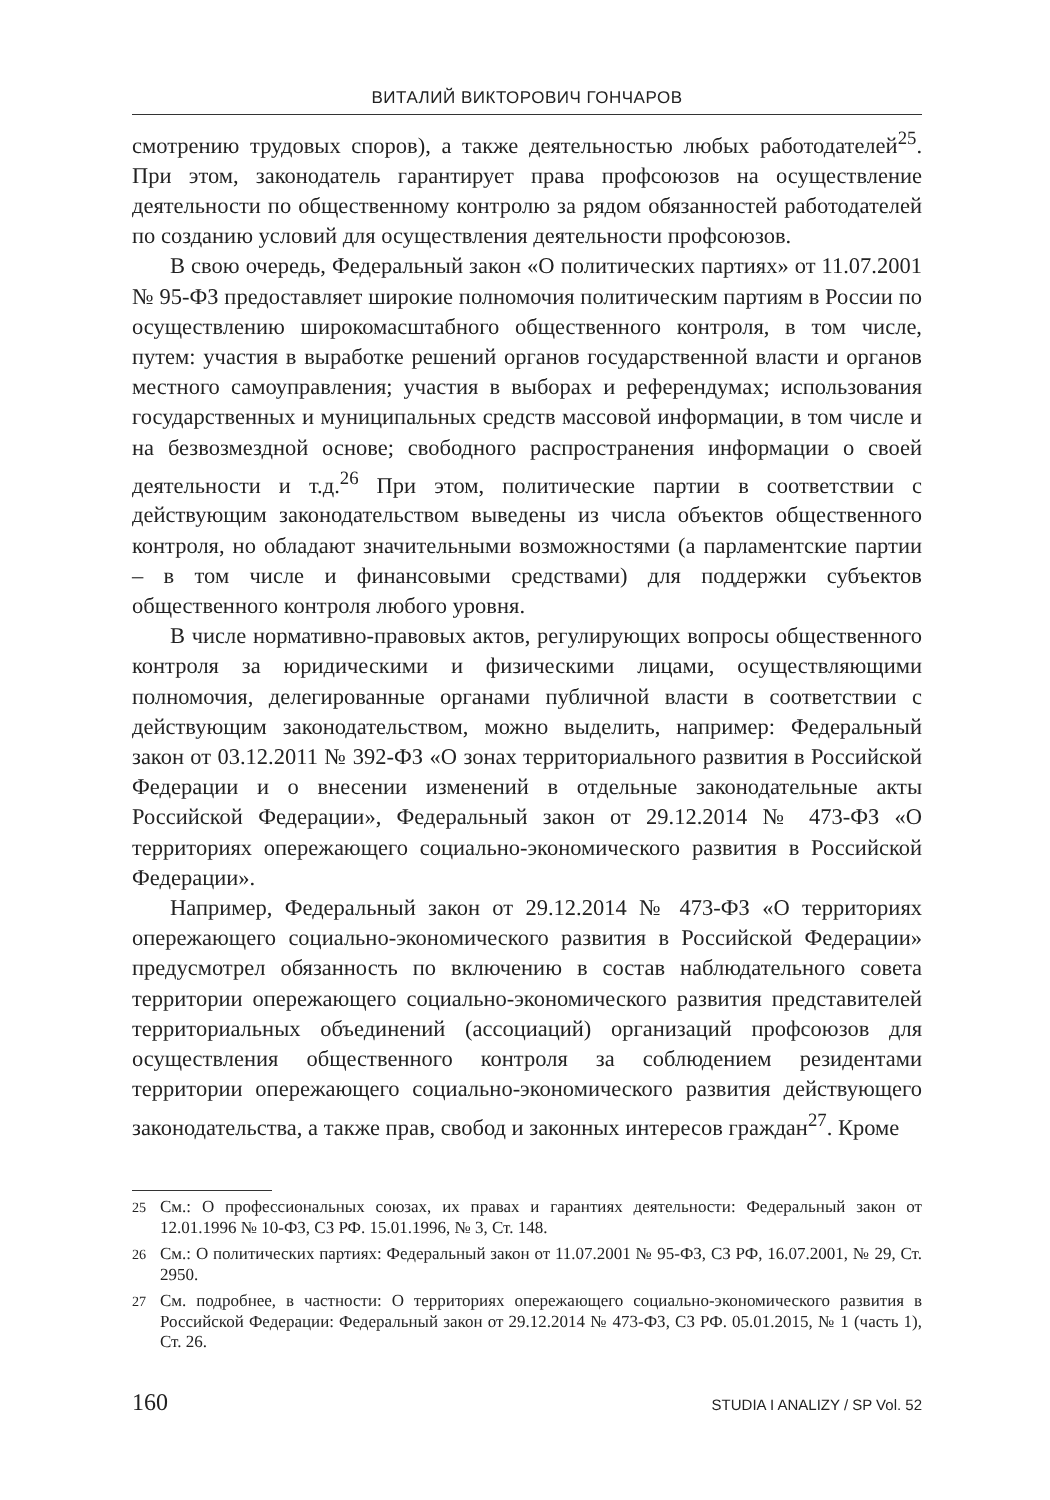ВИТАЛИЙ ВИКТОРОВИЧ ГОНЧАРОВ
смотрению трудовых споров), а также деятельностью любых работодателей<sup>25</sup>. При этом, законодатель гарантирует права профсоюзов на осуществление деятельности по общественному контролю за рядом обязанностей работодателей по созданию условий для осуществления деятельности профсоюзов.
В свою очередь, Федеральный закон «О политических партиях» от 11.07.2001 № 95-ФЗ предоставляет широкие полномочия политическим партиям в России по осуществлению широкомасштабного общественного контроля, в том числе, путем: участия в выработке решений органов государственной власти и органов местного самоуправления; участия в выборах и референдумах; использования государственных и муниципальных средств массовой информации, в том числе и на безвозмездной основе; свободного распространения информации о своей деятельности и т.д.<sup>26</sup> При этом, политические партии в соответствии с действующим законодательством выведены из числа объектов общественного контроля, но обладают значительными возможностями (а парламентские партии – в том числе и финансовыми средствами) для поддержки субъектов общественного контроля любого уровня.
В числе нормативно-правовых актов, регулирующих вопросы общественного контроля за юридическими и физическими лицами, осуществляющими полномочия, делегированные органами публичной власти в соответствии с действующим законодательством, можно выделить, например: Федеральный закон от 03.12.2011 № 392-ФЗ «О зонах территориального развития в Российской Федерации и о внесении изменений в отдельные законодательные акты Российской Федерации», Федеральный закон от 29.12.2014 № 473-ФЗ «О территориях опережающего социально-экономического развития в Российской Федерации».
Например, Федеральный закон от 29.12.2014 № 473-ФЗ «О территориях опережающего социально-экономического развития в Российской Федерации» предусмотрел обязанность по включению в состав наблюдательного совета территории опережающего социально-экономического развития представителей территориальных объединений (ассоциаций) организаций профсоюзов для осуществления общественного контроля за соблюдением резидентами территории опережающего социально-экономического развития действующего законодательства, а также прав, свобод и законных интересов граждан<sup>27</sup>. Кроме
<sup>25</sup> См.: О профессиональных союзах, их правах и гарантиях деятельности: Федеральный закон от 12.01.1996 № 10-ФЗ, СЗ РФ. 15.01.1996, № 3, Ст. 148.
<sup>26</sup> См.: О политических партиях: Федеральный закон от 11.07.2001 № 95-ФЗ, СЗ РФ, 16.07.2001, № 29, Ст. 2950.
<sup>27</sup> См. подробнее, в частности: О территориях опережающего социально-экономического развития в Российской Федерации: Федеральный закон от 29.12.2014 № 473-ФЗ, СЗ РФ. 05.01.2015, № 1 (часть 1), Ст. 26.
160 STUDIA I ANALIZY / SP Vol. 52